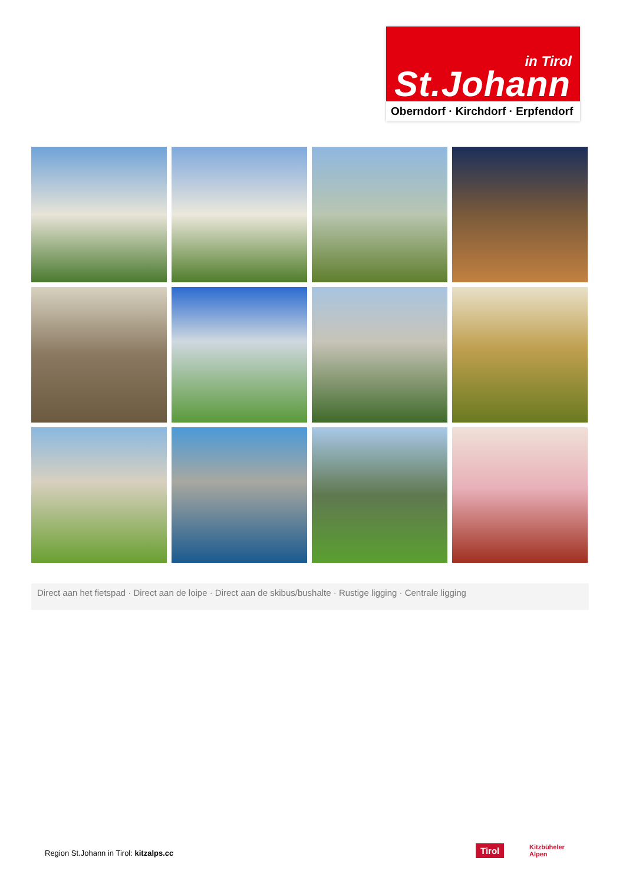in Tirol
St.Johann
Oberndorf · Kirchdorf · Erpfendorf
Direct aan het fietspad · Direct aan de loipe · Direct aan de skibus/bushalte · Rustige ligging · Centrale ligging
Region St.Johann in Tirol: kitzalps.cc
Tirol
Kitzbüheler
Alpen